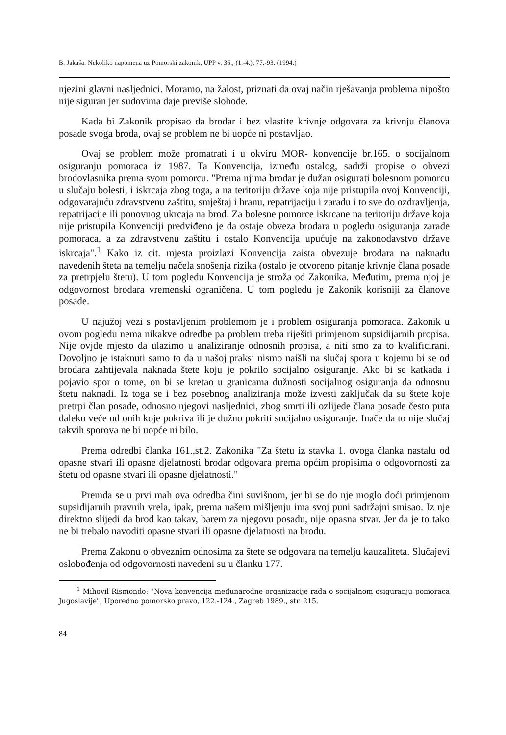B. Jakaša: Nekoliko napomena uz Pomorski zakonik, UPP v. 36., (1.-4.), 77.-93. (1994.)
njezini glavni nasljednici. Moramo, na žalost, priznati da ovaj način rješavanja problema nipošto nije siguran jer sudovima daje previše slobode.
Kada bi Zakonik propisao da brodar i bez vlastite krivnje odgovara za krivnju članova posade svoga broda, ovaj se problem ne bi uopće ni postavljao.
Ovaj se problem može promatrati i u okviru MOR- konvencije br.165. o socijalnom osiguranju pomoraca iz 1987. Ta Konvencija, između ostalog, sadrži propise o obvezi brodovlasnika prema svom pomorcu. "Prema njima brodar je dužan osigurati bolesnom pomorcu u slučaju bolesti, i iskrcaja zbog toga, a na teritoriju države koja nije pristupila ovoj Konvenciji, odgovarajuću zdravstvenu zaštitu, smještaj i hranu, repatrijaciju i zaradu i to sve do ozdravljenja, repatrijacije ili ponovnog ukrcaja na brod. Za bolesne pomorce iskrcane na teritoriju države koja nije pristupila Konvenciji predviđeno je da ostaje obveza brodara u pogledu osiguranja zarade pomoraca, a za zdravstvenu zaštitu i ostalo Konvencija upućuje na zakonodavstvo države iskrcaja".<sup>1</sup> Kako iz cit. mjesta proizlazi Konvencija zaista obvezuje brodara na naknadu navedenih šteta na temelju načela snošenja rizika (ostalo je otvoreno pitanje krivnje člana posade za pretrpjelu štetu). U tom pogledu Konvencija je stroža od Zakonika. Međutim, prema njoj je odgovornost brodara vremenski ograničena. U tom pogledu je Zakonik korisniji za članove posade.
U najužoj vezi s postavljenim problemom je i problem osiguranja pomoraca. Zakonik u ovom pogledu nema nikakve odredbe pa problem treba riješiti primjenom supsidijarnih propisa. Nije ovjde mjesto da ulazimo u analiziranje odnosnih propisa, a niti smo za to kvalificirani. Dovoljno je istaknuti samo to da u našoj praksi nismo naišli na slučaj spora u kojemu bi se od brodara zahtijevala naknada štete koju je pokrilo socijalno osiguranje. Ako bi se katkada i pojavio spor o tome, on bi se kretao u granicama dužnosti socijalnog osiguranja da odnosnu štetu naknadi. Iz toga se i bez posebnog analiziranja može izvesti zaključak da su štete koje pretrpi član posade, odnosno njegovi nasljednici, zbog smrti ili ozlijede člana posade često puta daleko veće od onih koje pokriva ili je dužno pokriti socijalno osiguranje. Inače da to nije slučaj takvih sporova ne bi uopće ni bilo.
Prema odredbi članka 161.,st.2. Zakonika "Za štetu iz stavka 1. ovoga članka nastalu od opasne stvari ili opasne djelatnosti brodar odgovara prema općim propisima o odgovornosti za štetu od opasne stvari ili opasne djelatnosti."
Premda se u prvi mah ova odredba čini suvišnom, jer bi se do nje moglo doći primjenom supsidijarnih pravnih vrela, ipak, prema našem mišljenju ima svoj puni sadržajni smisao. Iz nje direktno slijedi da brod kao takav, barem za njegovu posadu, nije opasna stvar. Jer da je to tako ne bi trebalo navoditi opasne stvari ili opasne djelatnosti na brodu.
Prema Zakonu o obveznim odnosima za štete se odgovara na temelju kauzaliteta. Slučajevi oslobođenja od odgovornosti navedeni su u članku 177.
<sup>1</sup> Mihovil Rismondo: "Nova konvencija međunarodne organizacije rada o socijalnom osiguranju pomoraca Jugoslavije", Uporedno pomorsko pravo, 122.-124., Zagreb 1989., str. 215.
84